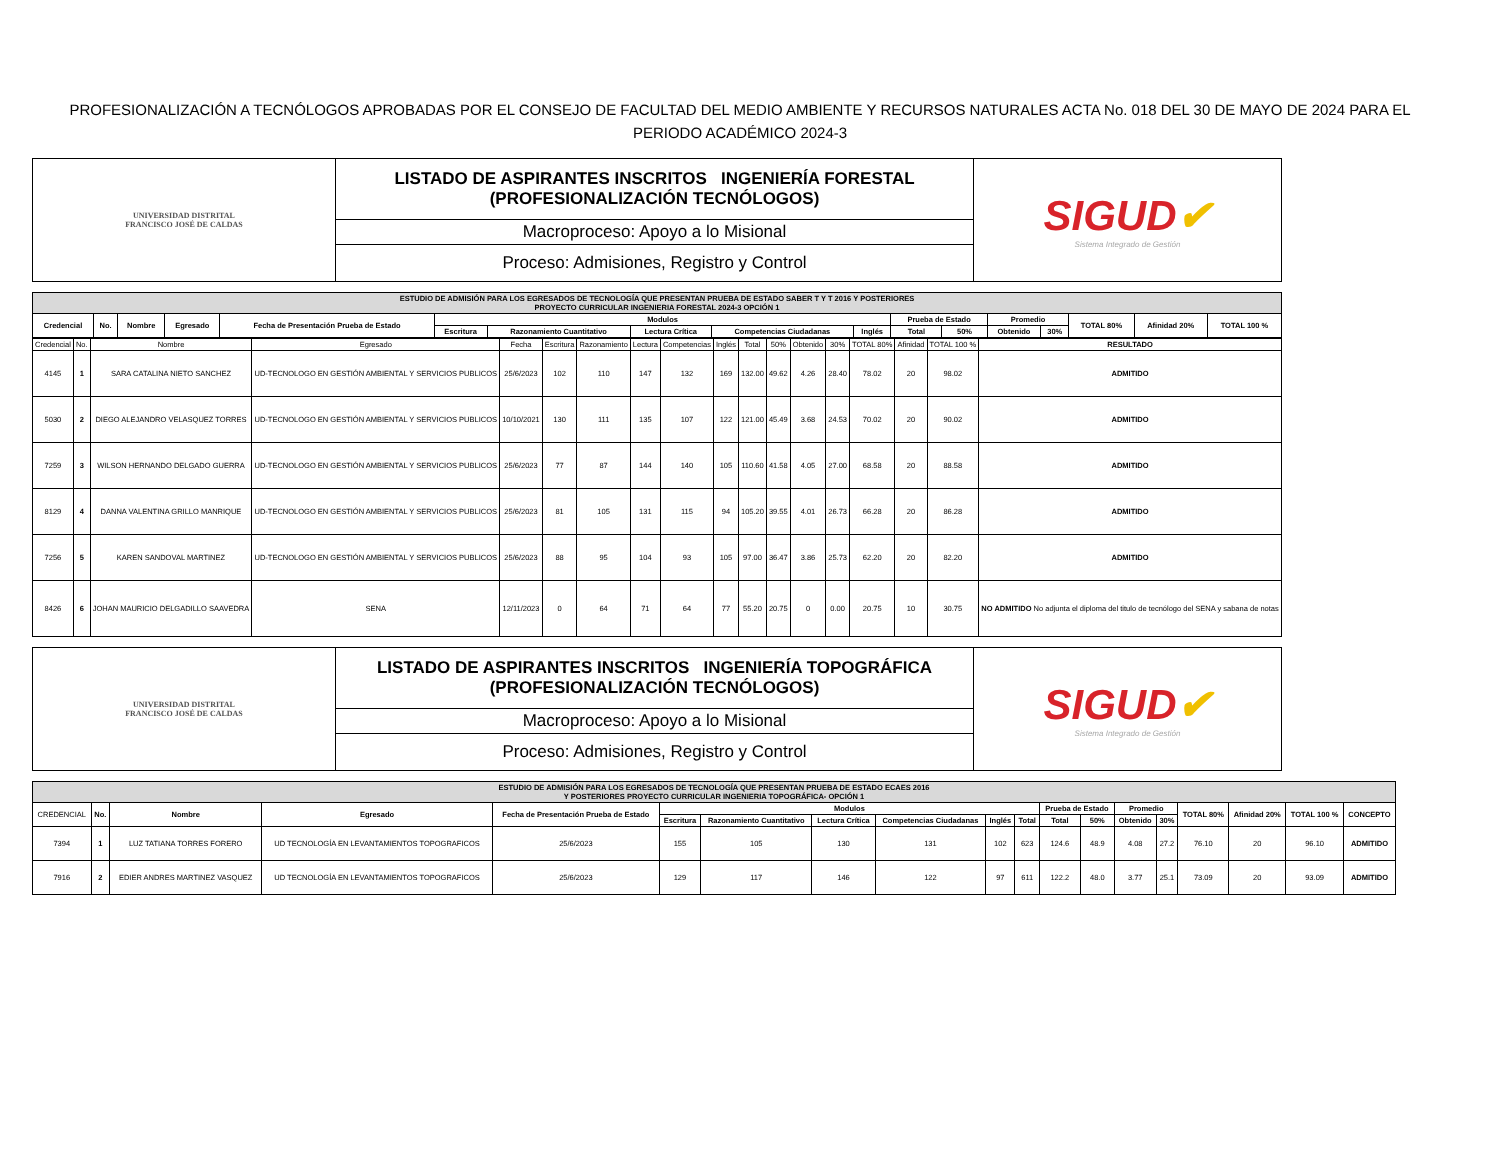PROFESIONALIZACIÓN A TECNÓLOGOS APROBADAS POR EL CONSEJO DE FACULTAD DEL MEDIO AMBIENTE Y RECURSOS NATURALES ACTA No. 018 DEL 30 DE MAYO DE 2024 PARA EL PERIODO ACADÉMICO 2024-3
| UNIVERSIDAD DISTRITAL FRANCISCO JOSÉ DE CALDAS | LISTADO DE ASPIRANTES INSCRITOS INGENIERÍA FORESTAL (PROFESIONALIZACIÓN TECNÓLOGOS) | SIGUD ✔ Sistema Integrado de Gestión |
| | Macroproceso: Apoyo a lo Misional | |
| | Proceso: Admisiones, Registro y Control | |
| ESTUDIO DE ADMISIÓN PARA LOS EGRESADOS DE TECNOLOGÍA QUE PRESENTAN PRUEBA DE ESTADO SABER T Y T 2016 Y POSTERIORES PROYECTO CURRICULAR INGENIERIA FORESTAL 2024-3 OPCIÓN 1 | | | | | | | | | | | | | | | | |
| --- | --- | --- | --- | --- | --- | --- | --- | --- | --- | --- | --- | --- | --- | --- | --- | --- |
| Credencial | No. | Nombre | Egresado | Fecha de Presentación Prueba de Estado | Modulos | | | | | Prueba de Estado | | Promedio | | TOTAL 80% | Afinidad 20% | TOTAL 100 % |
| | | | | | Escritura | Razonamiento Cuantitativo | Lectura Crítica | Competencias Ciudadanas | Inglés | Total | 50% | Obtenido | 30% | | | |
| Credencial | No. | Nombre | Egresado | Fecha | Escritura | Razonamiento | Lectura | Competencias | Inglés | Total | 50% | Obtenido | 30% | TOTAL 80% | Afinidad | TOTAL 100 % | RESULTADO |
| 4145 | 1 | SARA CATALINA NIETO SANCHEZ | UD-TECNOLOGO EN GESTIÓN AMBIENTAL Y SERVICIOS PUBLICOS | 25/6/2023 | 102 | 110 | 147 | 132 | 169 | 132.00 | 49.62 | 4.26 | 28.40 | 78.02 | 20 | 98.02 | ADMITIDO |
| 5030 | 2 | DIEGO ALEJANDRO VELASQUEZ TORRES | UD-TECNOLOGO EN GESTIÓN AMBIENTAL Y SERVICIOS PUBLICOS | 10/10/2021 | 130 | 111 | 135 | 107 | 122 | 121.00 | 45.49 | 3.68 | 24.53 | 70.02 | 20 | 90.02 | ADMITIDO |
| 7259 | 3 | WILSON HERNANDO DELGADO GUERRA | UD-TECNOLOGO EN GESTIÓN AMBIENTAL Y SERVICIOS PUBLICOS | 25/6/2023 | 77 | 87 | 144 | 140 | 105 | 110.60 | 41.58 | 4.05 | 27.00 | 68.58 | 20 | 88.58 | ADMITIDO |
| 8129 | 4 | DANNA VALENTINA GRILLO MANRIQUE | UD-TECNOLOGO EN GESTIÓN AMBIENTAL Y SERVICIOS PUBLICOS | 25/6/2023 | 81 | 105 | 131 | 115 | 94 | 105.20 | 39.55 | 4.01 | 26.73 | 66.28 | 20 | 86.28 | ADMITIDO |
| 7256 | 5 | KAREN SANDOVAL MARTINEZ | UD-TECNOLOGO EN GESTIÓN AMBIENTAL Y SERVICIOS PUBLICOS | 25/6/2023 | 88 | 95 | 104 | 93 | 105 | 97.00 | 36.47 | 3.86 | 25.73 | 62.20 | 20 | 82.20 | ADMITIDO |
| 8426 | 6 | JOHAN MAURICIO DELGADILLO SAAVEDRA | SENA | 12/11/2023 | 0 | 64 | 71 | 64 | 77 | 55.20 | 20.75 | 0 | 0.00 | 20.75 | 10 | 30.75 | NO ADMITIDO No adjunta el diploma del titulo de tecnólogo del SENA y sabana de notas |
| UNIVERSIDAD DISTRITAL FRANCISCO JOSÉ DE CALDAS | LISTADO DE ASPIRANTES INSCRITOS INGENIERÍA TOPOGRÁFICA (PROFESIONALIZACIÓN TECNÓLOGOS) | SIGUD ✔ Sistema Integrado de Gestión |
| | Macroproceso: Apoyo a lo Misional | |
| | Proceso: Admisiones, Registro y Control | |
| ESTUDIO DE ADMISIÓN PARA LOS EGRESADOS DE TECNOLOGÍA QUE PRESENTAN PRUEBA DE ESTADO ECAES 2016 Y POSTERIORES PROYECTO CURRICULAR INGENIERIA TOPOGRÁFICA- OPCIÓN 1 | | | | | | | | | | | | | | | | | | |
| --- | --- | --- | --- | --- | --- | --- | --- | --- | --- | --- | --- | --- | --- | --- | --- | --- | --- | --- |
| CREDENCIAL | No. | Nombre | Egresado | Fecha de Presentación Prueba de Estado | Modulos | | | | | | Prueba de Estado | | Promedio | | TOTAL 80% | Afinidad 20% | TOTAL 100 % | CONCEPTO |
| | | | | | Escritura | Razonamiento Cuantitativo | Lectura Crítica | Competencias Ciudadanas | Inglés | Total | Total | 50% | Obtenido | 30% | | | | |
| 7394 | 1 | LUZ TATIANA TORRES FORERO | UD TECNOLOGÍA EN LEVANTAMIENTOS TOPOGRAFICOS | 25/6/2023 | 155 | 105 | 130 | 131 | 102 | 623 | 124.6 | 48.9 | 4.08 | 27.2 | 76.10 | 20 | 96.10 | ADMITIDO |
| 7916 | 2 | EDIER ANDRES MARTINEZ VASQUEZ | UD TECNOLOGÍA EN LEVANTAMIENTOS TOPOGRAFICOS | 25/6/2023 | 129 | 117 | 146 | 122 | 97 | 611 | 122.2 | 48.0 | 3.77 | 25.1 | 73.09 | 20 | 93.09 | ADMITIDO |